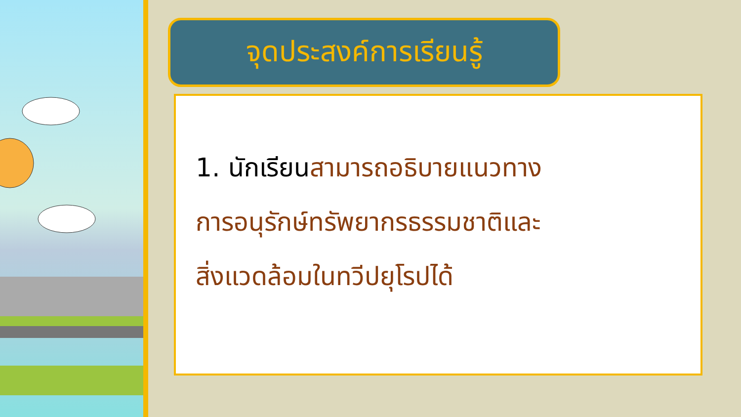จุดประสงค์การเรียนรู้
1. นักเรียนสามารถอธิบายแนวทาง
การอนุรักษ์ทรัพยากรธรรมชาติและ
สิ่งแวดล้อมในทวีปยุโรปได้